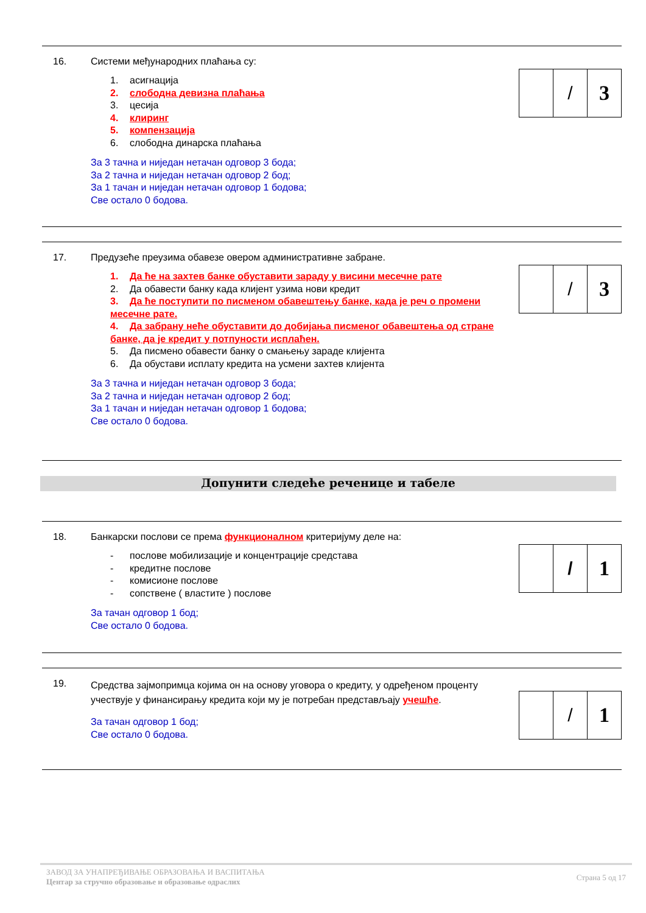16. Системи међународних плаћања су:
1. асигнација
2. слободна девизна плаћања
3. цесија
4. клиринг
5. компензација
6. слободна динарска плаћања
За 3 тачна и ниједан нетачан одговор 3 бода;
За 2 тачна и ниједан нетачан одговор 2 бод;
За 1 тачан и ниједан нетачан одговор 1 бодова;
Све остало 0 бодова.
| | / | 3 |
17. Предузеће преузима обавезе овером административне забране.
1. Да ће на захтев банке обуставити зараду у висини месечне рате
2. Да обавести банку када клијент узима нови кредит
3. Да ће поступити по писменом обавештењу банке, када је реч о промени месечне рате.
4. Да забрану неће обуставити до добијања писменог обавештења од стране банке, да је кредит у потпуности исплаћен.
5. Да писмено обавести банку о смањењу зараде клијента
6. Да обустави исплату кредита на усмени захтев клијента
За 3 тачна и ниједан нетачан одговор 3 бода;
За 2 тачна и ниједан нетачан одговор 2 бод;
За 1 тачан и ниједан нетачан одговор 1 бодова;
Све остало 0 бодова.
| | / | 3 |
Допунити следеће реченице и табеле
18. Банкарски послови се према функционалном критеријуму деле на:
- послове мобилизације и концентрације средстава
- кредитне послове
- комисионе послове
- сопствене ( властите ) послове
За тачан одговор 1 бод;
Све остало 0 бодова.
| | / | 1 |
19.
Средства зајмопримца којима он на основу уговора о кредиту, у одређеном проценту учествује у финансирању кредита који му је потребан представљају учешће.
За тачан одговор 1 бод;
Све остало 0 бодова.
| | / | 1 |
ЗАВОД ЗА УНАПРЕЂИВАЊЕ ОБРАЗОВАЊА И ВАСПИТАЊА
Центар за стручно образовање и образовање одраслих
Страна 5 од 17